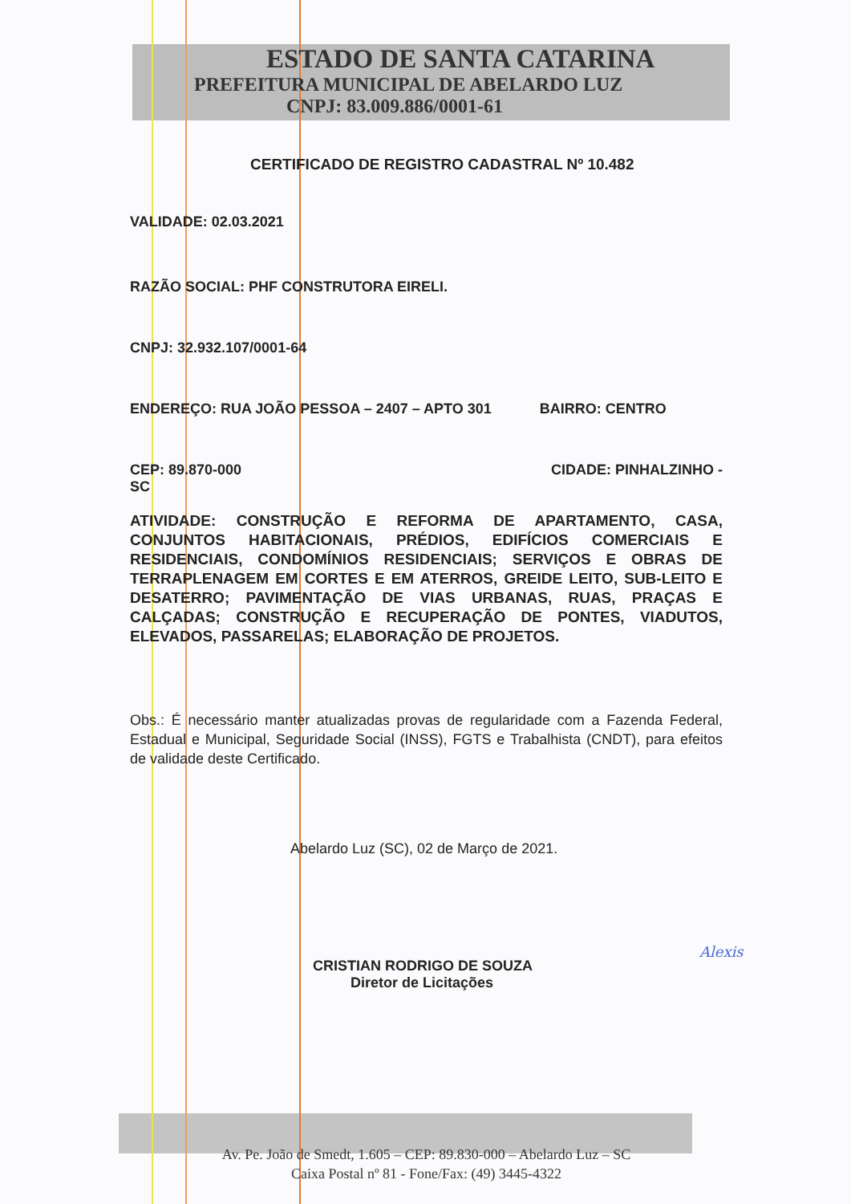ESTADO DE SANTA CATARINA
PREFEITURA MUNICIPAL DE ABELARDO LUZ
CNPJ: 83.009.886/0001-61
CERTIFICADO DE REGISTRO CADASTRAL Nº 10.482
VALIDADE: 02.03.2021
RAZÃO SOCIAL: PHF CONSTRUTORA EIRELI.
CNPJ: 32.932.107/0001-64
ENDEREÇO: RUA JOÃO PESSOA – 2407 – APTO 301 BAIRRO: CENTRO
CEP: 89.870-000
SC CIDADE: PINHALZINHO -
ATIVIDADE: CONSTRUÇÃO E REFORMA DE APARTAMENTO, CASA, CONJUNTOS HABITACIONAIS, PRÉDIOS, EDIFÍCIOS COMERCIAIS E RESIDENCIAIS, CONDOMÍNIOS RESIDENCIAIS; SERVIÇOS E OBRAS DE TERRAPLENAGEM EM CORTES E EM ATERROS, GREIDE LEITO, SUB-LEITO E DESATERRO; PAVIMENTAÇÃO DE VIAS URBANAS, RUAS, PRAÇAS E CALÇADAS; CONSTRUÇÃO E RECUPERAÇÃO DE PONTES, VIADUTOS, ELEVADOS, PASSARELAS; ELABORAÇÃO DE PROJETOS.
Obs.: É necessário manter atualizadas provas de regularidade com a Fazenda Federal, Estadual e Municipal, Seguridade Social (INSS), FGTS e Trabalhista (CNDT), para efeitos de validade deste Certificado.
Abelardo Luz (SC), 02 de Março de 2021.
CRISTIAN RODRIGO DE SOUZA
Diretor de Licitações
Alexis
Av. Pe. João de Smedt, 1.605 – CEP: 89.830-000 – Abelardo Luz – SC
Caixa Postal nº 81 - Fone/Fax: (49) 3445-4322